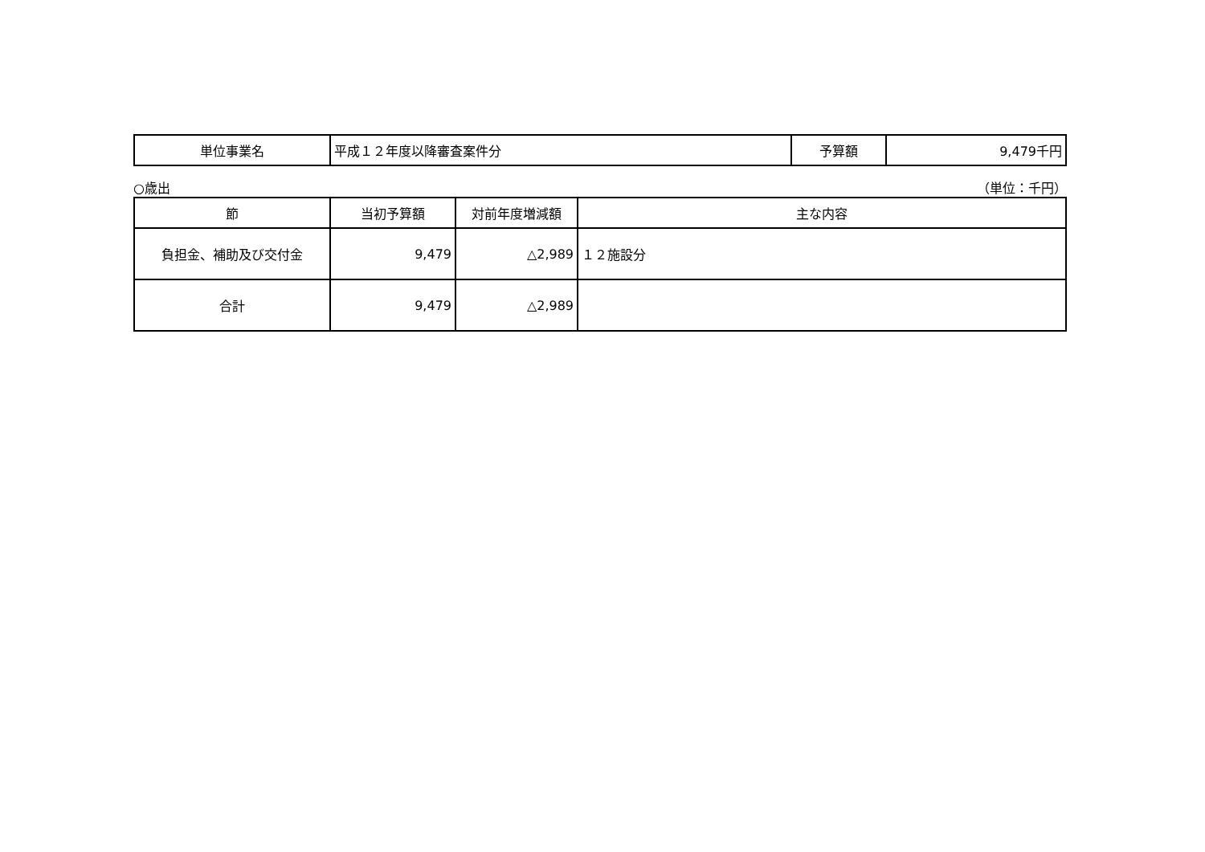| 単位事業名 | 平成１２年度以降審査案件分 | 予算額 | 9,479千円 |
○歳出 （単位：千円）
| 節 | 当初予算額 | 対前年度増減額 | 主な内容 |
| --- | --- | --- | --- |
| 負担金、補助及び交付金 | 9,479 | △2,989 | １２施設分 |
| 合計 | 9,479 | △2,989 | |